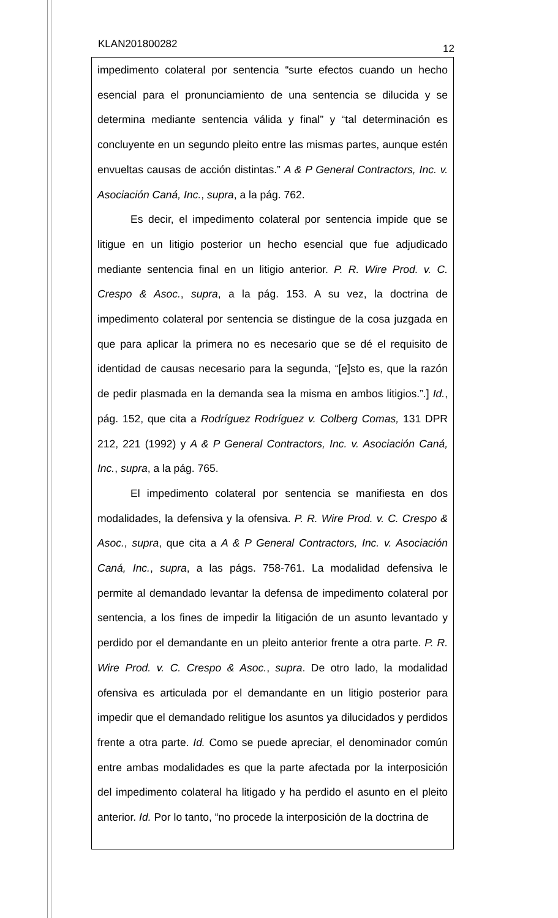KLAN201800282 12
impedimento colateral por sentencia “surte efectos cuando un hecho esencial para el pronunciamiento de una sentencia se dilucida y se determina mediante sentencia válida y final” y “tal determinación es concluyente en un segundo pleito entre las mismas partes, aunque estén envueltas causas de acción distintas.” A & P General Contractors, Inc. v. Asociación Caná, Inc., supra, a la pág. 762.
Es decir, el impedimento colateral por sentencia impide que se litigue en un litigio posterior un hecho esencial que fue adjudicado mediante sentencia final en un litigio anterior. P. R. Wire Prod. v. C. Crespo & Asoc., supra, a la pág. 153. A su vez, la doctrina de impedimento colateral por sentencia se distingue de la cosa juzgada en que para aplicar la primera no es necesario que se dé el requisito de identidad de causas necesario para la segunda, “[e]sto es, que la razón de pedir plasmada en la demanda sea la misma en ambos litigios.”.] Id., pág. 152, que cita a Rodríguez Rodríguez v. Colberg Comas, 131 DPR 212, 221 (1992) y A & P General Contractors, Inc. v. Asociación Caná, Inc., supra, a la pág. 765.
El impedimento colateral por sentencia se manifiesta en dos modalidades, la defensiva y la ofensiva. P. R. Wire Prod. v. C. Crespo & Asoc., supra, que cita a A & P General Contractors, Inc. v. Asociación Caná, Inc., supra, a las págs. 758-761. La modalidad defensiva le permite al demandado levantar la defensa de impedimento colateral por sentencia, a los fines de impedir la litigación de un asunto levantado y perdido por el demandante en un pleito anterior frente a otra parte. P. R. Wire Prod. v. C. Crespo & Asoc., supra. De otro lado, la modalidad ofensiva es articulada por el demandante en un litigio posterior para impedir que el demandado relitigue los asuntos ya dilucidados y perdidos frente a otra parte. Id. Como se puede apreciar, el denominador común entre ambas modalidades es que la parte afectada por la interposición del impedimento colateral ha litigado y ha perdido el asunto en el pleito anterior. Id. Por lo tanto, “no procede la interposición de la doctrina de